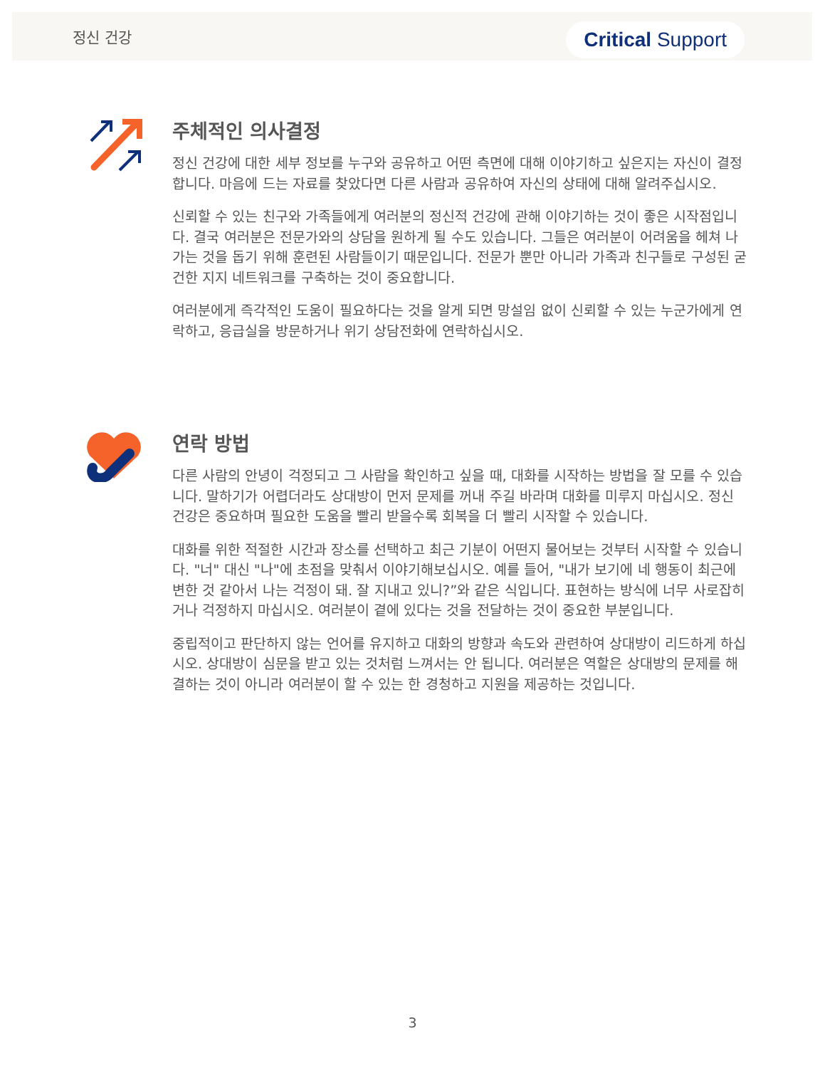정신 건강 Critical Support
주체적인 의사결정
정신 건강에 대한 세부 정보를 누구와 공유하고 어떤 측면에 대해 이야기하고 싶은지는 자신이 결정합니다. 마음에 드는 자료를 찾았다면 다른 사람과 공유하여 자신의 상태에 대해 알려주십시오.
신뢰할 수 있는 친구와 가족들에게 여러분의 정신적 건강에 관해 이야기하는 것이 좋은 시작점입니다. 결국 여러분은 전문가와의 상담을 원하게 될 수도 있습니다. 그들은 여러분이 어려움을 헤쳐 나가는 것을 돕기 위해 훈련된 사람들이기 때문입니다. 전문가 뿐만 아니라 가족과 친구들로 구성된 굳건한 지지 네트워크를 구축하는 것이 중요합니다.
여러분에게 즉각적인 도움이 필요하다는 것을 알게 되면 망설임 없이 신뢰할 수 있는 누군가에게 연락하고, 응급실을 방문하거나 위기 상담전화에 연락하십시오.
연락 방법
다른 사람의 안녕이 걱정되고 그 사람을 확인하고 싶을 때, 대화를 시작하는 방법을 잘 모를 수 있습니다. 말하기가 어렵더라도 상대방이 먼저 문제를 꺼내 주길 바라며 대화를 미루지 마십시오. 정신 건강은 중요하며 필요한 도움을 빨리 받을수록 회복을 더 빨리 시작할 수 있습니다.
대화를 위한 적절한 시간과 장소를 선택하고 최근 기분이 어떤지 물어보는 것부터 시작할 수 있습니다. "너" 대신 "나"에 초점을 맞춰서 이야기해보십시오. 예를 들어, "내가 보기에 네 행동이 최근에 변한 것 같아서 나는 걱정이 돼. 잘 지내고 있니?”와 같은 식입니다. 표현하는 방식에 너무 사로잡히거나 걱정하지 마십시오. 여러분이 곁에 있다는 것을 전달하는 것이 중요한 부분입니다.
중립적이고 판단하지 않는 언어를 유지하고 대화의 방향과 속도와 관련하여 상대방이 리드하게 하십시오. 상대방이 심문을 받고 있는 것처럼 느껴서는 안 됩니다. 여러분은 역할은 상대방의 문제를 해결하는 것이 아니라 여러분이 할 수 있는 한 경청하고 지원을 제공하는 것입니다.
3